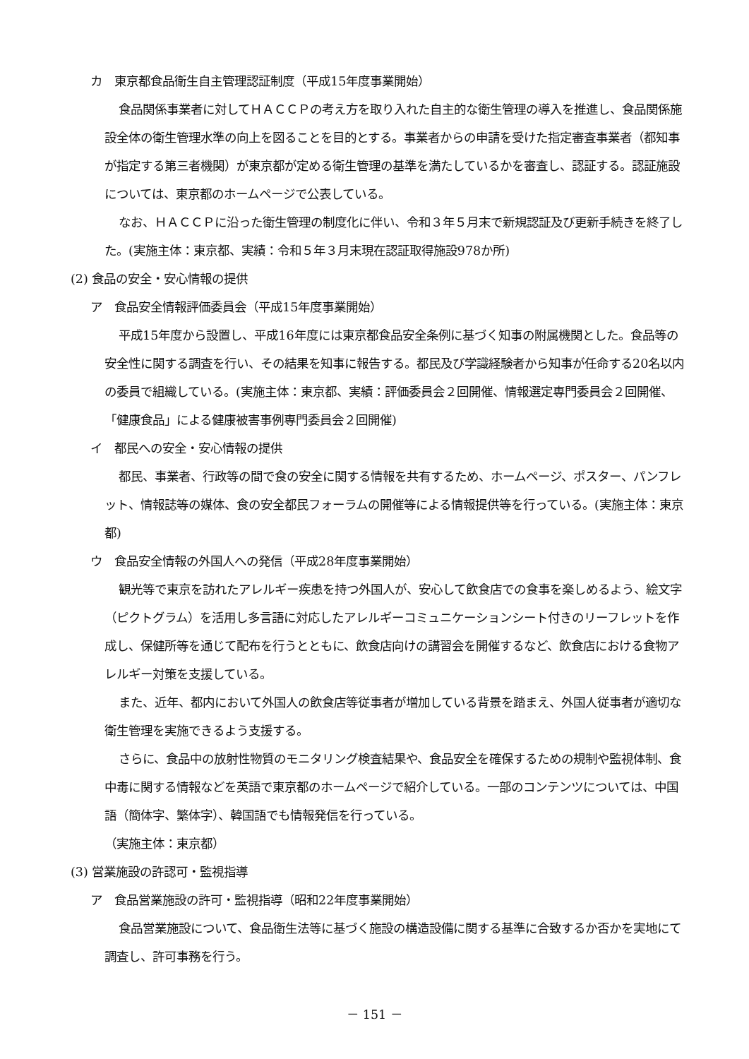カ　東京都食品衛生自主管理認証制度（平成15年度事業開始）
食品関係事業者に対してＨＡＣＣＰの考え方を取り入れた自主的な衛生管理の導入を推進し、食品関係施設全体の衛生管理水準の向上を図ることを目的とする。事業者からの申請を受けた指定審査事業者（都知事が指定する第三者機関）が東京都が定める衛生管理の基準を満たしているかを審査し、認証する。認証施設については、東京都のホームページで公表している。
なお、ＨＡＣＣＰに沿った衛生管理の制度化に伴い、令和３年５月末で新規認証及び更新手続きを終了した。(実施主体：東京都、実績：令和５年３月末現在認証取得施設978か所)
(2) 食品の安全・安心情報の提供
ア　食品安全情報評価委員会（平成15年度事業開始）
平成15年度から設置し、平成16年度には東京都食品安全条例に基づく知事の附属機関とした。食品等の安全性に関する調査を行い、その結果を知事に報告する。都民及び学識経験者から知事が任命する20名以内の委員で組織している。(実施主体：東京都、実績：評価委員会２回開催、情報選定専門委員会２回開催、「健康食品」による健康被害事例専門委員会２回開催)
イ　都民への安全・安心情報の提供
都民、事業者、行政等の間で食の安全に関する情報を共有するため、ホームページ、ポスター、パンフレット、情報誌等の媒体、食の安全都民フォーラムの開催等による情報提供等を行っている。(実施主体：東京都)
ウ　食品安全情報の外国人への発信（平成28年度事業開始）
観光等で東京を訪れたアレルギー疾患を持つ外国人が、安心して飲食店での食事を楽しめるよう、絵文字（ピクトグラム）を活用し多言語に対応したアレルギーコミュニケーションシート付きのリーフレットを作成し、保健所等を通じて配布を行うとともに、飲食店向けの講習会を開催するなど、飲食店における食物アレルギー対策を支援している。
また、近年、都内において外国人の飲食店等従事者が増加している背景を踏まえ、外国人従事者が適切な衛生管理を実施できるよう支援する。
さらに、食品中の放射性物質のモニタリング検査結果や、食品安全を確保するための規制や監視体制、食中毒に関する情報などを英語で東京都のホームページで紹介している。一部のコンテンツについては、中国語（簡体字、繁体字）、韓国語でも情報発信を行っている。
（実施主体：東京都）
(3) 営業施設の許認可・監視指導
ア　食品営業施設の許可・監視指導（昭和22年度事業開始）
食品営業施設について、食品衛生法等に基づく施設の構造設備に関する基準に合致するか否かを実地にて調査し、許可事務を行う。
－ 151 －